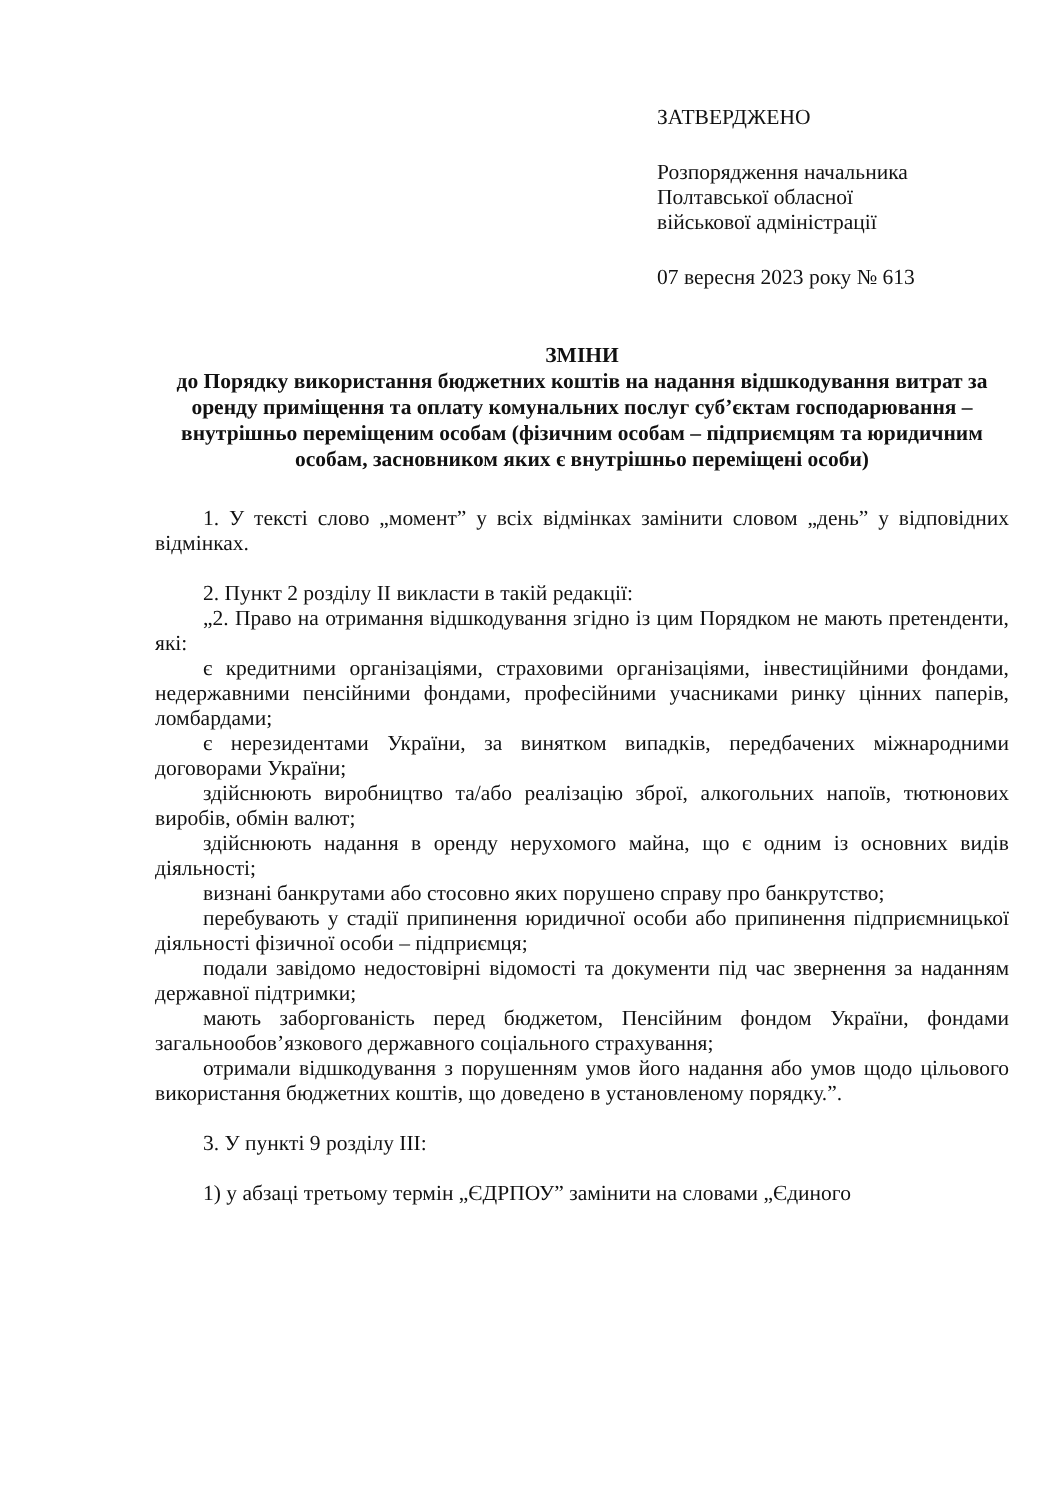ЗАТВЕРДЖЕНО
Розпорядження начальника
Полтавської обласної
військової адміністрації
07 вересня 2023 року № 613
ЗМІНИ
до Порядку використання бюджетних коштів на надання відшкодування витрат за оренду приміщення та оплату комунальних послуг суб’єктам господарювання – внутрішньо переміщеним особам (фізичним особам – підприємцям та юридичним особам, засновником яких є внутрішньо переміщені особи)
1. У тексті слово „момент” у всіх відмінках замінити словом „день” у відповідних відмінках.
2. Пункт 2 розділу II викласти в такій редакції:
„2. Право на отримання відшкодування згідно із цим Порядком не мають претенденти, які:
є кредитними організаціями, страховими організаціями, інвестиційними фондами, недержавними пенсійними фондами, професійними учасниками ринку цінних паперів, ломбардами;
є нерезидентами України, за винятком випадків, передбачених міжнародними договорами України;
здійснюють виробництво та/або реалізацію зброї, алкогольних напоїв, тютюнових виробів, обмін валют;
здійснюють надання в оренду нерухомого майна, що є одним із основних видів діяльності;
визнані банкрутами або стосовно яких порушено справу про банкрутство;
перебувають у стадії припинення юридичної особи або припинення підприємницької діяльності фізичної особи – підприємця;
подали завідомо недостовірні відомості та документи під час звернення за наданням державної підтримки;
мають заборгованість перед бюджетом, Пенсійним фондом України, фондами загальнообов’язкового державного соціального страхування;
отримали відшкодування з порушенням умов його надання або умов щодо цільового використання бюджетних коштів, що доведено в установленому порядку.”.
3. У пункті 9 розділу III:
1) у абзаці третьому термін „ЄДРПОУ” замінити на словами „Єдиного